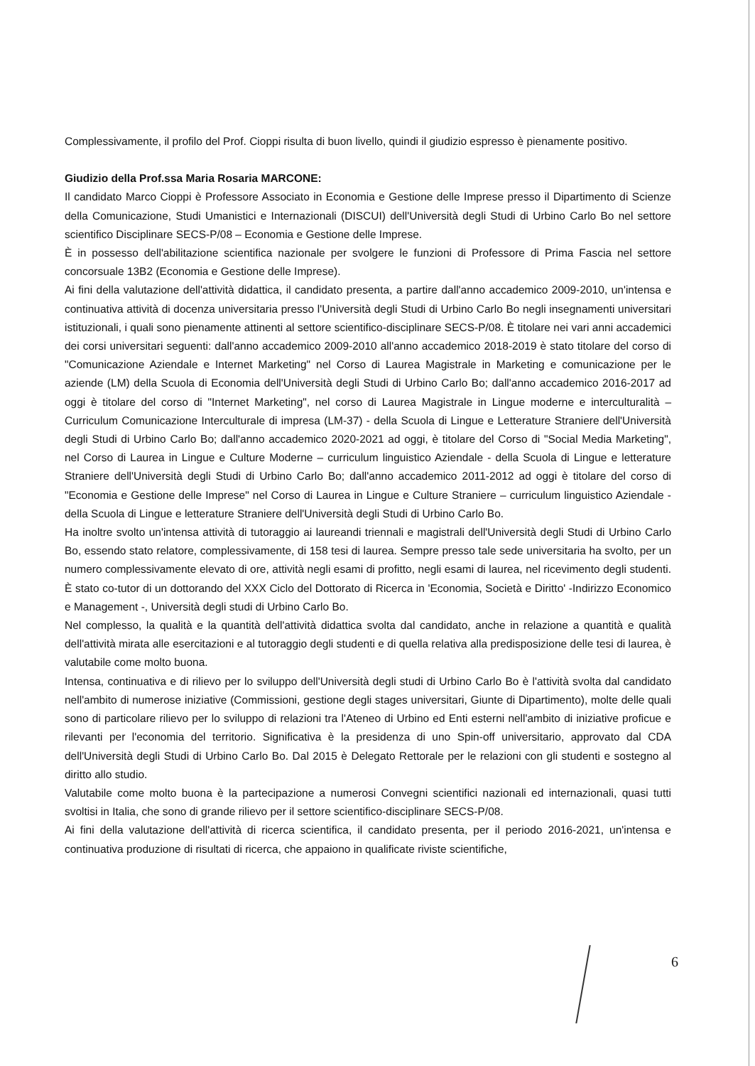Complessivamente, il profilo del Prof. Cioppi risulta di buon livello, quindi il giudizio espresso è pienamente positivo.
Giudizio della Prof.ssa Maria Rosaria MARCONE:
Il candidato Marco Cioppi è Professore Associato in Economia e Gestione delle Imprese presso il Dipartimento di Scienze della Comunicazione, Studi Umanistici e Internazionali (DISCUI) dell'Università degli Studi di Urbino Carlo Bo nel settore scientifico Disciplinare SECS-P/08 – Economia e Gestione delle Imprese.
È in possesso dell'abilitazione scientifica nazionale per svolgere le funzioni di Professore di Prima Fascia nel settore concorsuale 13B2 (Economia e Gestione delle Imprese).
Ai fini della valutazione dell'attività didattica, il candidato presenta, a partire dall'anno accademico 2009-2010, un'intensa e continuativa attività di docenza universitaria presso l'Università degli Studi di Urbino Carlo Bo negli insegnamenti universitari istituzionali, i quali sono pienamente attinenti al settore scientifico-disciplinare SECS-P/08. È titolare nei vari anni accademici dei corsi universitari seguenti: dall'anno accademico 2009-2010 all'anno accademico 2018-2019 è stato titolare del corso di "Comunicazione Aziendale e Internet Marketing" nel Corso di Laurea Magistrale in Marketing e comunicazione per le aziende (LM) della Scuola di Economia dell'Università degli Studi di Urbino Carlo Bo; dall'anno accademico 2016-2017 ad oggi è titolare del corso di "Internet Marketing", nel corso di Laurea Magistrale in Lingue moderne e interculturalità – Curriculum Comunicazione Interculturale di impresa (LM-37) - della Scuola di Lingue e Letterature Straniere dell'Università degli Studi di Urbino Carlo Bo; dall'anno accademico 2020-2021 ad oggi, è titolare del Corso di "Social Media Marketing", nel Corso di Laurea in Lingue e Culture Moderne – curriculum linguistico Aziendale - della Scuola di Lingue e letterature Straniere dell'Università degli Studi di Urbino Carlo Bo; dall'anno accademico 2011-2012 ad oggi è titolare del corso di "Economia e Gestione delle Imprese" nel Corso di Laurea in Lingue e Culture Straniere – curriculum linguistico Aziendale - della Scuola di Lingue e letterature Straniere dell'Università degli Studi di Urbino Carlo Bo.
Ha inoltre svolto un'intensa attività di tutoraggio ai laureandi triennali e magistrali dell'Università degli Studi di Urbino Carlo Bo, essendo stato relatore, complessivamente, di 158 tesi di laurea. Sempre presso tale sede universitaria ha svolto, per un numero complessivamente elevato di ore, attività negli esami di profitto, negli esami di laurea, nel ricevimento degli studenti. È stato co-tutor di un dottorando del XXX Ciclo del Dottorato di Ricerca in 'Economia, Società e Diritto' -Indirizzo Economico e Management -, Università degli studi di Urbino Carlo Bo.
Nel complesso, la qualità e la quantità dell'attività didattica svolta dal candidato, anche in relazione a quantità e qualità dell'attività mirata alle esercitazioni e al tutoraggio degli studenti e di quella relativa alla predisposizione delle tesi di laurea, è valutabile come molto buona.
Intensa, continuativa e di rilievo per lo sviluppo dell'Università degli studi di Urbino Carlo Bo è l'attività svolta dal candidato nell'ambito di numerose iniziative (Commissioni, gestione degli stages universitari, Giunte di Dipartimento), molte delle quali sono di particolare rilievo per lo sviluppo di relazioni tra l'Ateneo di Urbino ed Enti esterni nell'ambito di iniziative proficue e rilevanti per l'economia del territorio. Significativa è la presidenza di uno Spin-off universitario, approvato dal CDA dell'Università degli Studi di Urbino Carlo Bo. Dal 2015 è Delegato Rettorale per le relazioni con gli studenti e sostegno al diritto allo studio.
Valutabile come molto buona è la partecipazione a numerosi Convegni scientifici nazionali ed internazionali, quasi tutti svoltisi in Italia, che sono di grande rilievo per il settore scientifico-disciplinare SECS-P/08.
Ai fini della valutazione dell'attività di ricerca scientifica, il candidato presenta, per il periodo 2016-2021, un'intensa e continuativa produzione di risultati di ricerca, che appaiono in qualificate riviste scientifiche,
6